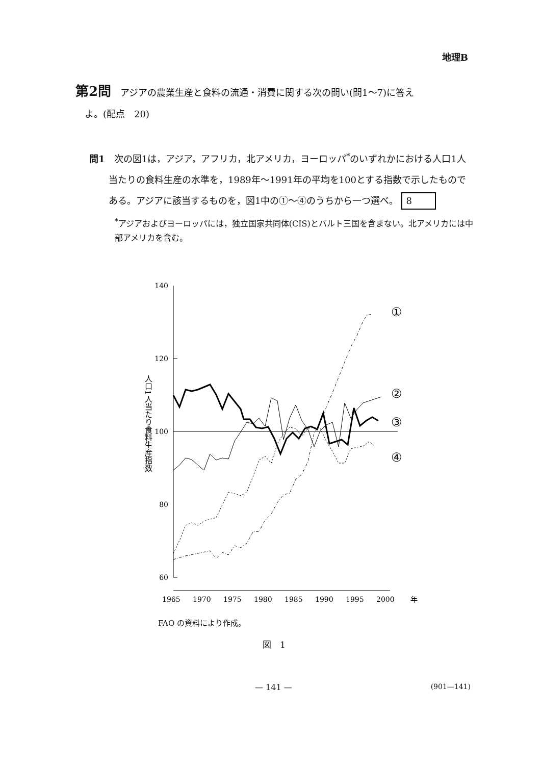地理B
第2問　アジアの農業生産と食料の流通・消費に関する次の問い(問1～7)に答え
　よ。(配点　20)
問1　次の図1は，アジア，アフリカ，北アメリカ，ヨーロッパ<sup>*</sup>のいずれかにおける人口1人当たりの食料生産の水準を，1989年～1991年の平均を100とする指数で示したものである。アジアに該当するものを，図1中の①～④のうちから一つ選べ。 8
<sup>*</sup> アジアおよびヨーロッパには，独立国家共同体(CIS)とバルト三国を含まない。北アメリカには中部アメリカを含む。
140
120
100
80
60
人口1人当たり食料生産指数
1965
1970
1975
1980
1985
1990
1995
2000
年
①
②
③
④
FAO の資料により作成。
図　1
— 141 — (901—141)